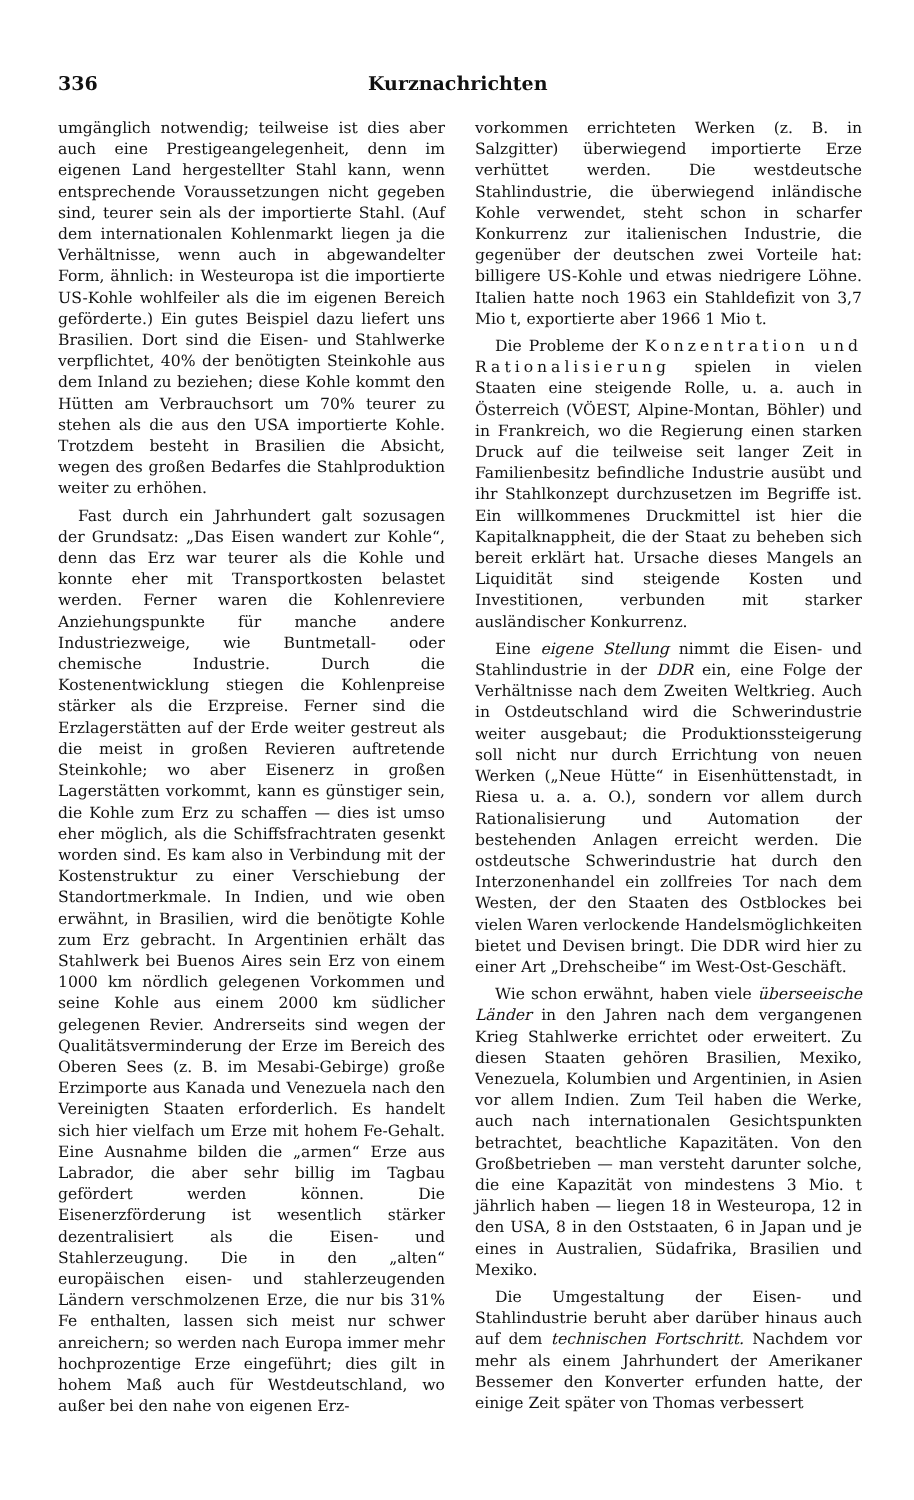336 Kurznachrichten
umgänglich notwendig; teilweise ist dies aber auch eine Prestigeangelegenheit, denn im eigenen Land hergestellter Stahl kann, wenn entsprechende Voraussetzungen nicht gegeben sind, teurer sein als der importierte Stahl. (Auf dem internationalen Kohlenmarkt liegen ja die Verhältnisse, wenn auch in abgewandelter Form, ähnlich: in Westeuropa ist die importierte US-Kohle wohlfeiler als die im eigenen Bereich geförderte.) Ein gutes Beispiel dazu liefert uns Brasilien. Dort sind die Eisen- und Stahlwerke verpflichtet, 40% der benötigten Steinkohle aus dem Inland zu beziehen; diese Kohle kommt den Hütten am Verbrauchsort um 70% teurer zu stehen als die aus den USA importierte Kohle. Trotzdem besteht in Brasilien die Absicht, wegen des großen Bedarfes die Stahlproduktion weiter zu erhöhen.
Fast durch ein Jahrhundert galt sozusagen der Grundsatz: „Das Eisen wandert zur Kohle“, denn das Erz war teurer als die Kohle und konnte eher mit Transportkosten belastet werden. Ferner waren die Kohlenreviere Anziehungspunkte für manche andere Industriezweige, wie Buntmetall- oder chemische Industrie. Durch die Kostenentwicklung stiegen die Kohlenpreise stärker als die Erzpreise. Ferner sind die Erzlagerstätten auf der Erde weiter gestreut als die meist in großen Revieren auftretende Steinkohle; wo aber Eisenerz in großen Lagerstätten vorkommt, kann es günstiger sein, die Kohle zum Erz zu schaffen — dies ist umso eher möglich, als die Schiffsfrachtraten gesenkt worden sind. Es kam also in Verbindung mit der Kostenstruktur zu einer Verschiebung der Standortmerkmale. In Indien, und wie oben erwähnt, in Brasilien, wird die benötigte Kohle zum Erz gebracht. In Argentinien erhält das Stahlwerk bei Buenos Aires sein Erz von einem 1000 km nördlich gelegenen Vorkommen und seine Kohle aus einem 2000 km südlicher gelegenen Revier. Andrerseits sind wegen der Qualitätsverminderung der Erze im Bereich des Oberen Sees (z. B. im Mesabi-Gebirge) große Erzimporte aus Kanada und Venezuela nach den Vereinigten Staaten erforderlich. Es handelt sich hier vielfach um Erze mit hohem Fe-Gehalt. Eine Ausnahme bilden die „armen“ Erze aus Labrador, die aber sehr billig im Tagbau gefördert werden können. Die Eisenerzförderung ist wesentlich stärker dezentralisiert als die Eisen- und Stahlerzeugung. Die in den „alten“ europäischen eisen- und stahlerzeugenden Ländern verschmolzenen Erze, die nur bis 31% Fe enthalten, lassen sich meist nur schwer anreichern; so werden nach Europa immer mehr hochprozentige Erze eingeführt; dies gilt in hohem Maß auch für Westdeutschland, wo außer bei den nahe von eigenen Erz-
vorkommen errichteten Werken (z. B. in Salzgitter) überwiegend importierte Erze verhüttet werden. Die westdeutsche Stahlindustrie, die überwiegend inländische Kohle verwendet, steht schon in scharfer Konkurrenz zur italienischen Industrie, die gegenüber der deutschen zwei Vorteile hat: billigere US-Kohle und etwas niedrigere Löhne. Italien hatte noch 1963 ein Stahldefizit von 3,7 Mio t, exportierte aber 1966 1 Mio t.
Die Probleme der Konzentration und Rationalisierung spielen in vielen Staaten eine steigende Rolle, u. a. auch in Österreich (VÖEST, Alpine-Montan, Böhler) und in Frankreich, wo die Regierung einen starken Druck auf die teilweise seit langer Zeit in Familienbesitz befindliche Industrie ausübt und ihr Stahlkonzept durchzusetzen im Begriffe ist. Ein willkommenes Druckmittel ist hier die Kapitalknappheit, die der Staat zu beheben sich bereit erklärt hat. Ursache dieses Mangels an Liquidität sind steigende Kosten und Investitionen, verbunden mit starker ausländischer Konkurrenz.
Eine eigene Stellung nimmt die Eisen- und Stahlindustrie in der DDR ein, eine Folge der Verhältnisse nach dem Zweiten Weltkrieg. Auch in Ostdeutschland wird die Schwerindustrie weiter ausgebaut; die Produktionssteigerung soll nicht nur durch Errichtung von neuen Werken („Neue Hütte“ in Eisenhüttenstadt, in Riesa u. a. a. O.), sondern vor allem durch Rationalisierung und Automation der bestehenden Anlagen erreicht werden. Die ostdeutsche Schwerindustrie hat durch den Interzonenhandel ein zollfreies Tor nach dem Westen, der den Staaten des Ostblockes bei vielen Waren verlockende Handelsmöglichkeiten bietet und Devisen bringt. Die DDR wird hier zu einer Art „Drehscheibe“ im West-Ost-Geschäft.
Wie schon erwähnt, haben viele überseeische Länder in den Jahren nach dem vergangenen Krieg Stahlwerke errichtet oder erweitert. Zu diesen Staaten gehören Brasilien, Mexiko, Venezuela, Kolumbien und Argentinien, in Asien vor allem Indien. Zum Teil haben die Werke, auch nach internationalen Gesichtspunkten betrachtet, beachtliche Kapazitäten. Von den Großbetrieben — man versteht darunter solche, die eine Kapazität von mindestens 3 Mio. t jährlich haben — liegen 18 in Westeuropa, 12 in den USA, 8 in den Oststaaten, 6 in Japan und je eines in Australien, Südafrika, Brasilien und Mexiko.
Die Umgestaltung der Eisen- und Stahlindustrie beruht aber darüber hinaus auch auf dem technischen Fortschritt. Nachdem vor mehr als einem Jahrhundert der Amerikaner Bessemer den Konverter erfunden hatte, der einige Zeit später von Thomas verbessert